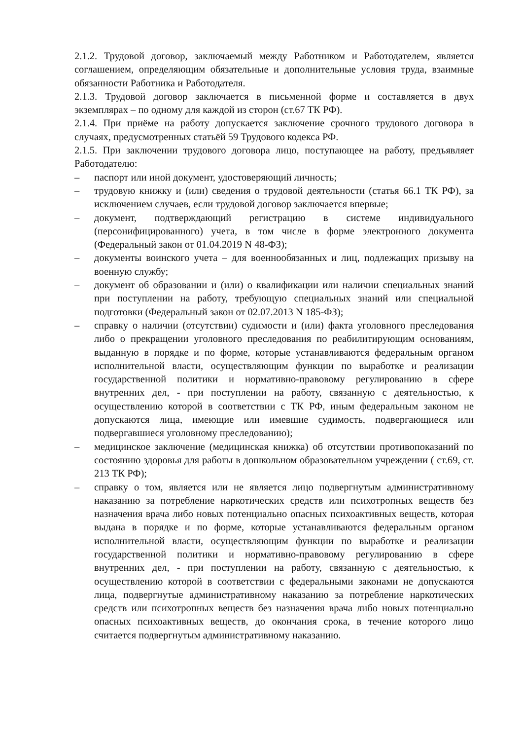2.1.2. Трудовой договор, заключаемый между Работником и Работодателем, является соглашением, определяющим обязательные и дополнительные условия труда, взаимные обязанности Работника и Работодателя.
2.1.3. Трудовой договор заключается в письменной форме и составляется в двух экземплярах – по одному для каждой из сторон (ст.67 ТК РФ).
2.1.4. При приёме на работу допускается заключение срочного трудового договора в случаях, предусмотренных статьёй 59 Трудового кодекса РФ.
2.1.5. При заключении трудового договора лицо, поступающее на работу, предъявляет Работодателю:
– паспорт или иной документ, удостоверяющий личность;
– трудовую книжку и (или) сведения о трудовой деятельности (статья 66.1 ТК РФ), за исключением случаев, если трудовой договор заключается впервые;
– документ, подтверждающий регистрацию в системе индивидуального (персонифицированного) учета, в том числе в форме электронного документа (Федеральный закон от 01.04.2019 N 48-ФЗ);
– документы воинского учета – для военнообязанных и лиц, подлежащих призыву на военную службу;
– документ об образовании и (или) о квалификации или наличии специальных знаний при поступлении на работу, требующую специальных знаний или специальной подготовки (Федеральный закон от 02.07.2013 N 185-ФЗ);
– справку о наличии (отсутствии) судимости и (или) факта уголовного преследования либо о прекращении уголовного преследования по реабилитирующим основаниям, выданную в порядке и по форме, которые устанавливаются федеральным органом исполнительной власти, осуществляющим функции по выработке и реализации государственной политики и нормативно-правовому регулированию в сфере внутренних дел, - при поступлении на работу, связанную с деятельностью, к осуществлению которой в соответствии с ТК РФ, иным федеральным законом не допускаются лица, имеющие или имевшие судимость, подвергающиеся или подвергавшиеся уголовному преследованию);
– медицинское заключение (медицинская книжка) об отсутствии противопоказаний по состоянию здоровья для работы в дошкольном образовательном учреждении ( ст.69, ст. 213 ТК РФ);
– справку о том, является или не является лицо подвергнутым административному наказанию за потребление наркотических средств или психотропных веществ без назначения врача либо новых потенциально опасных психоактивных веществ, которая выдана в порядке и по форме, которые устанавливаются федеральным органом исполнительной власти, осуществляющим функции по выработке и реализации государственной политики и нормативно-правовому регулированию в сфере внутренних дел, - при поступлении на работу, связанную с деятельностью, к осуществлению которой в соответствии с федеральными законами не допускаются лица, подвергнутые административному наказанию за потребление наркотических средств или психотропных веществ без назначения врача либо новых потенциально опасных психоактивных веществ, до окончания срока, в течение которого лицо считается подвергнутым административному наказанию.